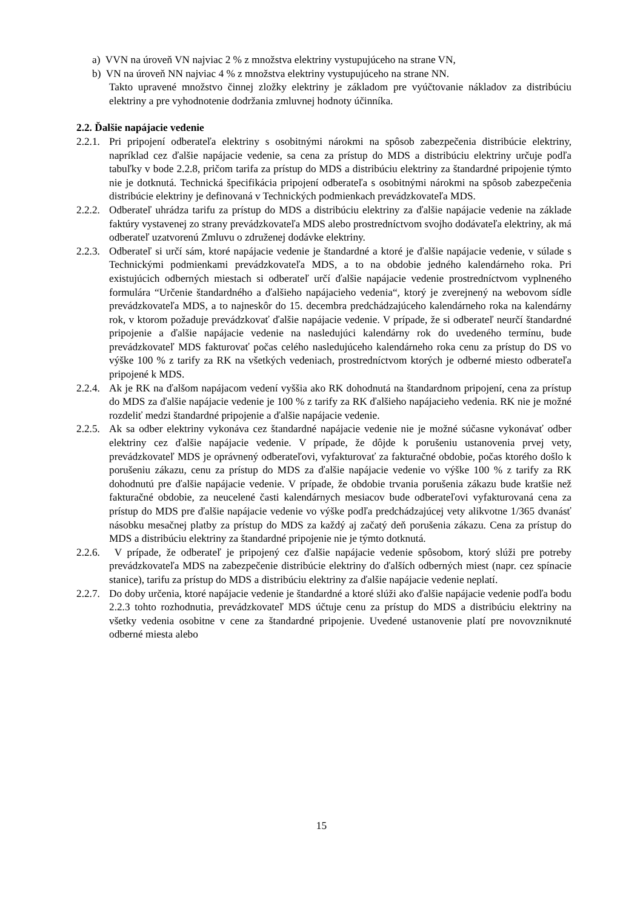a) VVN na úroveň VN najviac 2 % z množstva elektriny vystupujúceho na strane VN,
b) VN na úroveň NN najviac 4 % z množstva elektriny vystupujúceho na strane NN.
Takto upravené množstvo činnej zložky elektriny je základom pre vyúčtovanie nákladov za distribúciu elektriny a pre vyhodnotenie dodržania zmluvnej hodnoty účinníka.
2.2. Ďalšie napájacie vedenie
2.2.1. Pri pripojení odberateľa elektriny s osobitnými nárokmi na spôsob zabezpečenia distribúcie elektriny, napríklad cez ďalšie napájacie vedenie, sa cena za prístup do MDS a distribúciu elektriny určuje podľa tabuľky v bode 2.2.8, pričom tarifa za prístup do MDS a distribúciu elektriny za štandardné pripojenie týmto nie je dotknutá. Technická špecifikácia pripojení odberateľa s osobitnými nárokmi na spôsob zabezpečenia distribúcie elektriny je definovaná v Technických podmienkach prevádzkovateľa MDS.
2.2.2. Odberateľ uhrádza tarifu za prístup do MDS a distribúciu elektriny za ďalšie napájacie vedenie na základe faktúry vystavenej zo strany prevádzkovateľa MDS alebo prostredníctvom svojho dodávateľa elektriny, ak má odberateľ uzatvorenú Zmluvu o združenej dodávke elektriny.
2.2.3. Odberateľ si určí sám, ktoré napájacie vedenie je štandardné a ktoré je ďalšie napájacie vedenie, v súlade s Technickými podmienkami prevádzkovateľa MDS, a to na obdobie jedného kalendárneho roka. Pri existujúcich odberných miestach si odberateľ určí ďalšie napájacie vedenie prostredníctvom vyplneného formulára “Určenie štandardného a ďalšieho napájacieho vedenia“, ktorý je zverejnený na webovom sídle prevádzkovateľa MDS, a to najneskôr do 15. decembra predchádzajúceho kalendárneho roka na kalendárny rok, v ktorom požaduje prevádzkovať ďalšie napájacie vedenie. V prípade, že si odberateľ neurčí štandardné pripojenie a ďalšie napájacie vedenie na nasledujúci kalendárny rok do uvedeného termínu, bude prevádzkovateľ MDS fakturovať počas celého nasledujúceho kalendárneho roka cenu za prístup do DS vo výške 100 % z tarify za RK na všetkých vedeniach, prostredníctvom ktorých je odberné miesto odberateľa pripojené k MDS.
2.2.4. Ak je RK na ďalšom napájacom vedení vyššia ako RK dohodnutá na štandardnom pripojení, cena za prístup do MDS za ďalšie napájacie vedenie je 100 % z tarify za RK ďalšieho napájacieho vedenia. RK nie je možné rozdeliť medzi štandardné pripojenie a ďalšie napájacie vedenie.
2.2.5. Ak sa odber elektriny vykonáva cez štandardné napájacie vedenie nie je možné súčasne vykonávať odber elektriny cez ďalšie napájacie vedenie. V prípade, že dôjde k porušeniu ustanovenia prvej vety, prevádzkovateľ MDS je oprávnený odberateľovi, vyfakturovať za fakturačné obdobie, počas ktorého došlo k porušeniu zákazu, cenu za prístup do MDS za ďalšie napájacie vedenie vo výške 100 % z tarify za RK dohodnutú pre ďalšie napájacie vedenie. V prípade, že obdobie trvania porušenia zákazu bude kratšie než fakturačné obdobie, za neucelené časti kalendárnych mesiacov bude odberateľovi vyfakturovaná cena za prístup do MDS pre ďalšie napájacie vedenie vo výške podľa predchádzajúcej vety alikvotne 1/365 dvanásť násobku mesačnej platby za prístup do MDS za každý aj začatý deň porušenia zákazu. Cena za prístup do MDS a distribúciu elektriny za štandardné pripojenie nie je týmto dotknutá.
2.2.6. V prípade, že odberateľ je pripojený cez ďalšie napájacie vedenie spôsobom, ktorý slúži pre potreby prevádzkovateľa MDS na zabezpečenie distribúcie elektriny do ďalších odberných miest (napr. cez spínacie stanice), tarifu za prístup do MDS a distribúciu elektriny za ďalšie napájacie vedenie neplatí.
2.2.7. Do doby určenia, ktoré napájacie vedenie je štandardné a ktoré slúži ako ďalšie napájacie vedenie podľa bodu 2.2.3 tohto rozhodnutia, prevádzkovateľ MDS účtuje cenu za prístup do MDS a distribúciu elektriny na všetky vedenia osobitne v cene za štandardné pripojenie. Uvedené ustanovenie platí pre novovzniknuté odberné miesta alebo
15